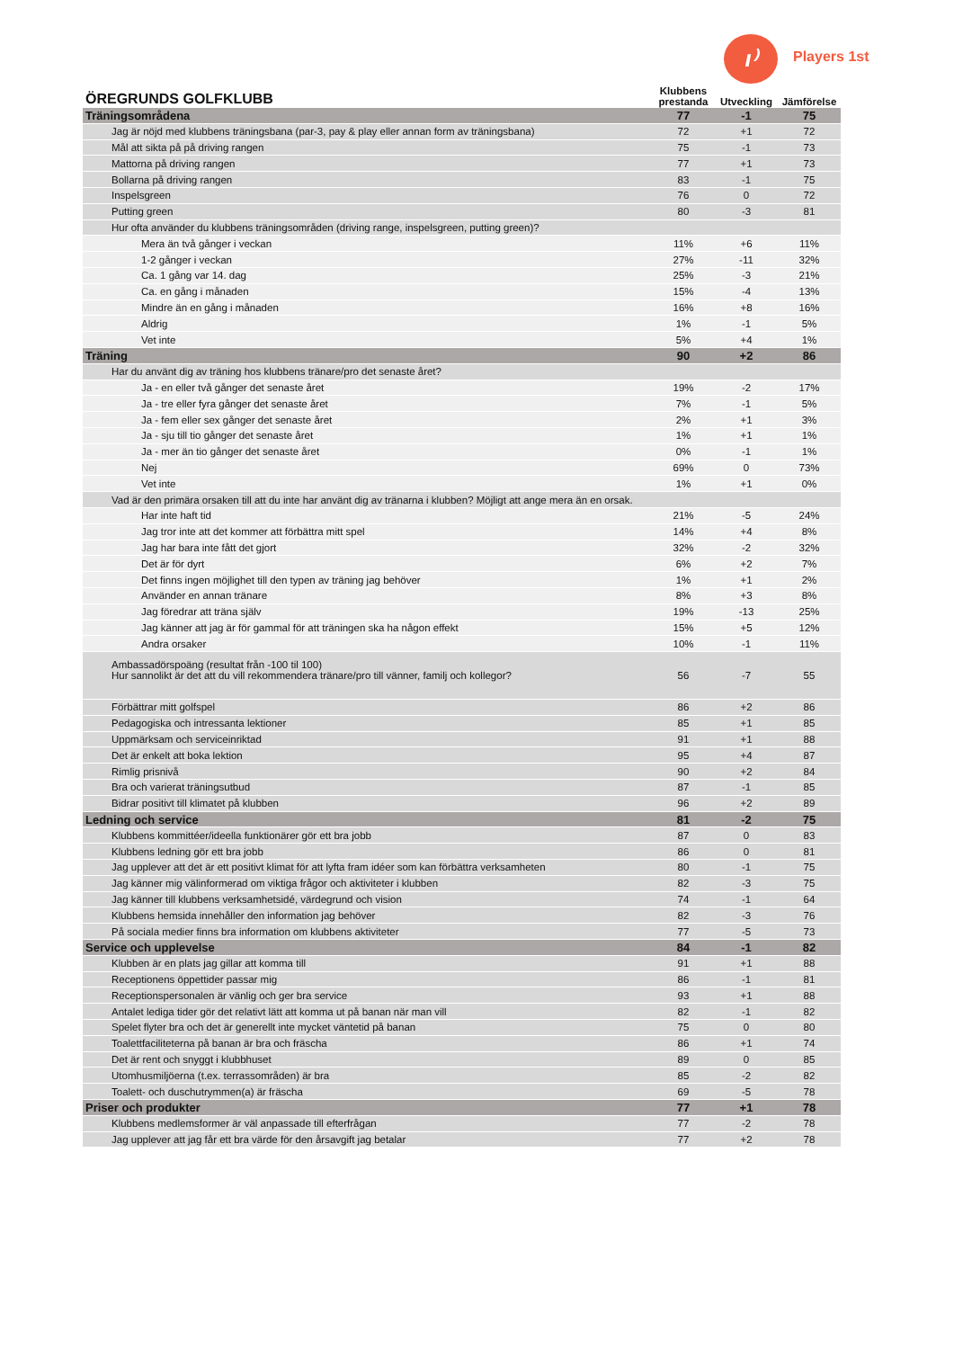ı⁾ Players 1st
| ÖREGRUNDS GOLFKLUBB | Klubbens prestanda | Utveckling | Jämförelse |
| --- | --- | --- | --- |
| Träningsområdena | 77 | -1 | 75 |
| Jag är nöjd med klubbens träningsbana (par-3, pay & play eller annan form av träningsbana) | 72 | +1 | 72 |
| Mål att sikta på på driving rangen | 75 | -1 | 73 |
| Mattorna på driving rangen | 77 | +1 | 73 |
| Bollarna på driving rangen | 83 | -1 | 75 |
| Inspelsgreen | 76 | 0 | 72 |
| Putting green | 80 | -3 | 81 |
| Hur ofta använder du klubbens träningsområden (driving range, inspelsgreen, putting green)? | | | |
| Mera än två gånger i veckan | 11% | +6 | 11% |
| 1-2 gånger i veckan | 27% | -11 | 32% |
| Ca. 1 gång var 14. dag | 25% | -3 | 21% |
| Ca. en gång i månaden | 15% | -4 | 13% |
| Mindre än en gång i månaden | 16% | +8 | 16% |
| Aldrig | 1% | -1 | 5% |
| Vet inte | 5% | +4 | 1% |
| Träning | 90 | +2 | 86 |
| Har du använt dig av träning hos klubbens tränare/pro det senaste året? | | | |
| Ja - en eller två gånger det senaste året | 19% | -2 | 17% |
| Ja - tre eller fyra gånger det senaste året | 7% | -1 | 5% |
| Ja - fem eller sex gånger det senaste året | 2% | +1 | 3% |
| Ja - sju till tio gånger det senaste året | 1% | +1 | 1% |
| Ja - mer än tio gånger det senaste året | 0% | -1 | 1% |
| Nej | 69% | 0 | 73% |
| Vet inte | 1% | +1 | 0% |
| Vad är den primära orsaken till att du inte har använt dig av tränarna i klubben? Möjligt att ange mera än en orsak. | | | |
| Har inte haft tid | 21% | -5 | 24% |
| Jag tror inte att det kommer att förbättra mitt spel | 14% | +4 | 8% |
| Jag har bara inte fått det gjort | 32% | -2 | 32% |
| Det är för dyrt | 6% | +2 | 7% |
| Det finns ingen möjlighet till den typen av träning jag behöver | 1% | +1 | 2% |
| Använder en annan tränare | 8% | +3 | 8% |
| Jag föredrar att träna själv | 19% | -13 | 25% |
| Jag känner att jag är för gammal för att träningen ska ha någon effekt | 15% | +5 | 12% |
| Andra orsaker | 10% | -1 | 11% |
| Ambassadörspoäng (resultat från -100 til 100) Hur sannolikt är det att du vill rekommendera tränare/pro till vänner, familj och kollegor? | 56 | -7 | 55 |
| Förbättrar mitt golfspel | 86 | +2 | 86 |
| Pedagogiska och intressanta lektioner | 85 | +1 | 85 |
| Uppmärksam och serviceinriktad | 91 | +1 | 88 |
| Det är enkelt att boka lektion | 95 | +4 | 87 |
| Rimlig prisnivå | 90 | +2 | 84 |
| Bra och varierat träningsutbud | 87 | -1 | 85 |
| Bidrar positivt till klimatet på klubben | 96 | +2 | 89 |
| Ledning och service | 81 | -2 | 75 |
| Klubbens kommittéer/ideella funktionärer gör ett bra jobb | 87 | 0 | 83 |
| Klubbens ledning gör ett bra jobb | 86 | 0 | 81 |
| Jag upplever att det är ett positivt klimat för att lyfta fram idéer som kan förbättra verksamheten | 80 | -1 | 75 |
| Jag känner mig välinformerad om viktiga frågor och aktiviteter i klubben | 82 | -3 | 75 |
| Jag känner till klubbens verksamhetsidé, värdegrund och vision | 74 | -1 | 64 |
| Klubbens hemsida innehåller den information jag behöver | 82 | -3 | 76 |
| På sociala medier finns bra information om klubbens aktiviteter | 77 | -5 | 73 |
| Service och upplevelse | 84 | -1 | 82 |
| Klubben är en plats jag gillar att komma till | 91 | +1 | 88 |
| Receptionens öppettider passar mig | 86 | -1 | 81 |
| Receptionspersonalen är vänlig och ger bra service | 93 | +1 | 88 |
| Antalet lediga tider gör det relativt lätt att komma ut på banan när man vill | 82 | -1 | 82 |
| Spelet flyter bra och det är generellt inte mycket väntetid på banan | 75 | 0 | 80 |
| Toalettfaciliteterna på banan är bra och fräscha | 86 | +1 | 74 |
| Det är rent och snyggt i klubbhuset | 89 | 0 | 85 |
| Utomhusmiljöerna (t.ex. terrassområden) är bra | 85 | -2 | 82 |
| Toalett- och duschutrymmen(a) är fräscha | 69 | -5 | 78 |
| Priser och produkter | 77 | +1 | 78 |
| Klubbens medlemsformer är väl anpassade till efterfrågan | 77 | -2 | 78 |
| Jag upplever att jag får ett bra värde för den årsavgift jag betalar | 77 | +2 | 78 |